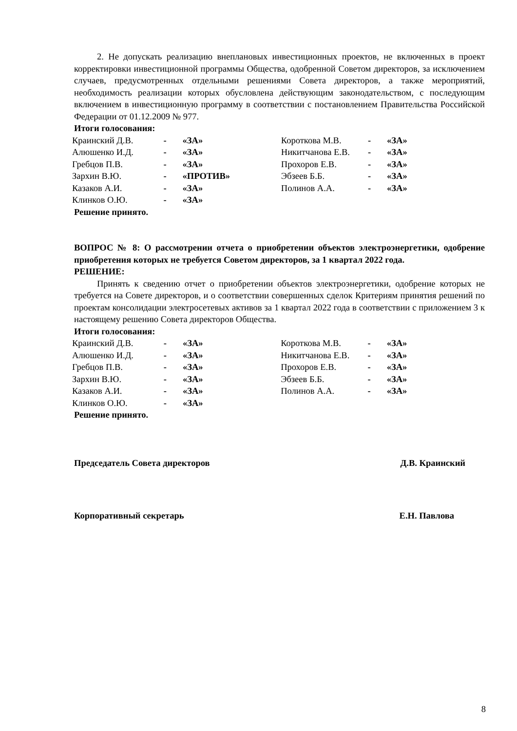2. Не допускать реализацию внеплановых инвестиционных проектов, не включенных в проект корректировки инвестиционной программы Общества, одобренной Советом директоров, за исключением случаев, предусмотренных отдельными решениями Совета директоров, а также мероприятий, необходимость реализации которых обусловлена действующим законодательством, с последующим включением в инвестиционную программу в соответствии с постановлением Правительства Российской Федерации от 01.12.2009 № 977.
Итоги голосования:
| Краинский Д.В. | - | «ЗА» | Короткова М.В. | - | «ЗА» |
| Алюшенко И.Д. | - | «ЗА» | Никитчанова Е.В. | - | «ЗА» |
| Гребцов П.В. | - | «ЗА» | Прохоров Е.В. | - | «ЗА» |
| Зархин В.Ю. | - | «ПРОТИВ» | Эбзеев Б.Б. | - | «ЗА» |
| Казаков А.И. | - | «ЗА» | Полинов А.А. | - | «ЗА» |
| Клинков О.Ю. | - | «ЗА» | | | |
Решение принято.
ВОПРОС № 8: О рассмотрении отчета о приобретении объектов электроэнергетики, одобрение приобретения которых не требуется Советом директоров, за 1 квартал 2022 года.
РЕШЕНИЕ:
Принять к сведению отчет о приобретении объектов электроэнергетики, одобрение которых не требуется на Совете директоров, и о соответствии совершенных сделок Критериям принятия решений по проектам консолидации электросетевых активов за 1 квартал 2022 года в соответствии с приложением 3 к настоящему решению Совета директоров Общества.
Итоги голосования:
| Краинский Д.В. | - | «ЗА» | Короткова М.В. | - | «ЗА» |
| Алюшенко И.Д. | - | «ЗА» | Никитчанова Е.В. | - | «ЗА» |
| Гребцов П.В. | - | «ЗА» | Прохоров Е.В. | - | «ЗА» |
| Зархин В.Ю. | - | «ЗА» | Эбзеев Б.Б. | - | «ЗА» |
| Казаков А.И. | - | «ЗА» | Полинов А.А. | - | «ЗА» |
| Клинков О.Ю. | - | «ЗА» | | | |
Решение принято.
Председатель Совета директоров Д.В. Краинский
Корпоративный секретарь Е.Н. Павлова
8